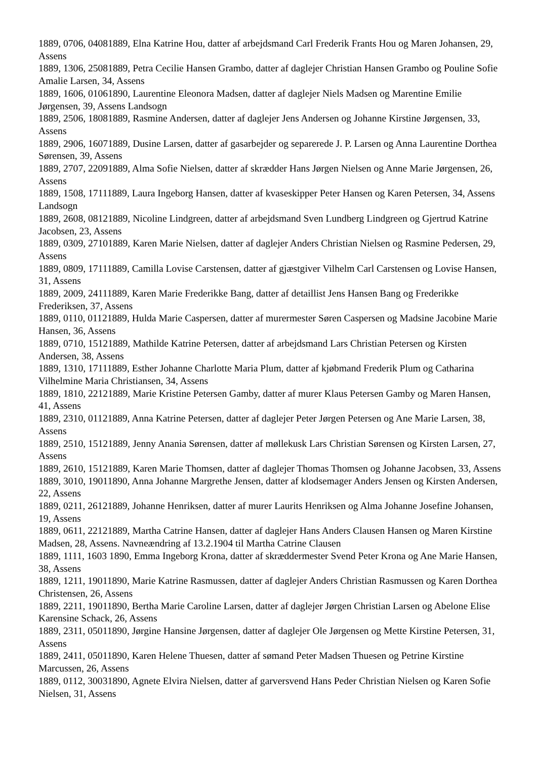1889, 0706, 04081889, Elna Katrine Hou, datter af arbejdsmand Carl Frederik Frants Hou og Maren Johansen, 29, Assens
1889, 1306, 25081889, Petra Cecilie Hansen Grambo, datter af daglejer Christian Hansen Grambo og Pouline Sofie Amalie Larsen, 34, Assens
1889, 1606, 01061890, Laurentine Eleonora Madsen, datter af daglejer Niels Madsen og Marentine Emilie Jørgensen, 39, Assens Landsogn
1889, 2506, 18081889, Rasmine Andersen, datter af daglejer Jens Andersen og Johanne Kirstine Jørgensen, 33, Assens
1889, 2906, 16071889, Dusine Larsen, datter af gasarbejder og separerede J. P. Larsen og Anna Laurentine Dorthea Sørensen, 39, Assens
1889, 2707, 22091889, Alma Sofie Nielsen, datter af skrædder Hans Jørgen Nielsen og Anne Marie Jørgensen, 26, Assens
1889, 1508, 17111889, Laura Ingeborg Hansen, datter af kvaseskipper Peter Hansen og Karen Petersen, 34, Assens Landsogn
1889, 2608, 08121889, Nicoline Lindgreen, datter af arbejdsmand Sven Lundberg Lindgreen og Gjertrud Katrine Jacobsen, 23, Assens
1889, 0309, 27101889, Karen Marie Nielsen, datter af daglejer Anders Christian Nielsen og Rasmine Pedersen, 29, Assens
1889, 0809, 17111889, Camilla Lovise Carstensen, datter af gjæstgiver Vilhelm Carl Carstensen og Lovise Hansen, 31, Assens
1889, 2009, 24111889, Karen Marie Frederikke Bang, datter af detaillist Jens Hansen Bang og Frederikke Frederiksen, 37, Assens
1889, 0110, 01121889, Hulda Marie Caspersen, datter af murermester Søren Caspersen og Madsine Jacobine Marie Hansen, 36, Assens
1889, 0710, 15121889, Mathilde Katrine Petersen, datter af arbejdsmand Lars Christian Petersen og Kirsten Andersen, 38, Assens
1889, 1310, 17111889, Esther Johanne Charlotte Maria Plum, datter af kjøbmand Frederik Plum og Catharina Vilhelmine Maria Christiansen, 34, Assens
1889, 1810, 22121889, Marie Kristine Petersen Gamby, datter af murer Klaus Petersen Gamby og Maren Hansen, 41, Assens
1889, 2310, 01121889, Anna Katrine Petersen, datter af daglejer Peter Jørgen Petersen og Ane Marie Larsen, 38, Assens
1889, 2510, 15121889, Jenny Anania Sørensen, datter af møllekusk Lars Christian Sørensen og Kirsten Larsen, 27, Assens
1889, 2610, 15121889, Karen Marie Thomsen, datter af daglejer Thomas Thomsen og Johanne Jacobsen, 33, Assens
1889, 3010, 19011890, Anna Johanne Margrethe Jensen, datter af klodsemager Anders Jensen og Kirsten Andersen, 22, Assens
1889, 0211, 26121889, Johanne Henriksen, datter af murer Laurits Henriksen og Alma Johanne Josefine Johansen, 19, Assens
1889, 0611, 22121889, Martha Catrine Hansen, datter af daglejer Hans Anders Clausen Hansen og Maren Kirstine Madsen, 28, Assens. Navneændring af 13.2.1904 til Martha Catrine Clausen
1889, 1111, 1603 1890, Emma Ingeborg Krona, datter af skræddermester Svend Peter Krona og Ane Marie Hansen, 38, Assens
1889, 1211, 19011890, Marie Katrine Rasmussen, datter af daglejer Anders Christian Rasmussen og Karen Dorthea Christensen, 26, Assens
1889, 2211, 19011890, Bertha Marie Caroline Larsen, datter af daglejer Jørgen Christian Larsen og Abelone Elise Karensine Schack, 26, Assens
1889, 2311, 05011890, Jørgine Hansine Jørgensen, datter af daglejer Ole Jørgensen og Mette Kirstine Petersen, 31, Assens
1889, 2411, 05011890, Karen Helene Thuesen, datter af sømand Peter Madsen Thuesen og Petrine Kirstine Marcussen, 26, Assens
1889, 0112, 30031890, Agnete Elvira Nielsen, datter af garversvend Hans Peder Christian Nielsen og Karen Sofie Nielsen, 31, Assens